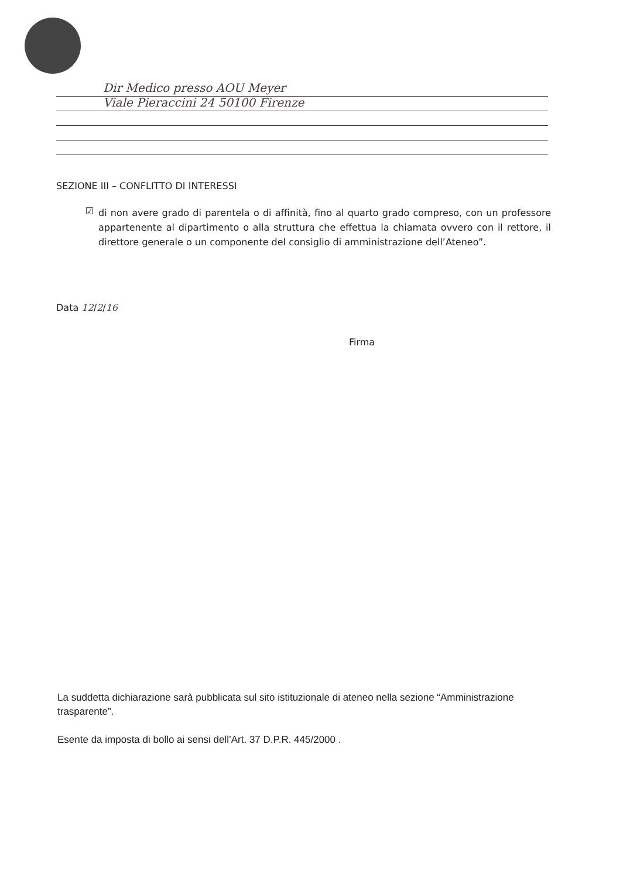Dir Medico presso AOU Meyer
Viale Pieraccini 24 50100 Firenze
SEZIONE III – CONFLITTO DI INTERESSI
☑
di non avere grado di parentela o di affinità, fino al quarto grado compreso, con un professore appartenente al dipartimento o alla struttura che effettua la chiamata ovvero con il rettore, il direttore generale o un componente del consiglio di amministrazione dell’Ateneo”.
Data 12/2/16
Firma
La suddetta dichiarazione sarà pubblicata sul sito istituzionale di ateneo nella sezione “Amministrazione trasparente”.
Esente da imposta di bollo ai sensi dell’Art. 37 D.P.R. 445/2000 .